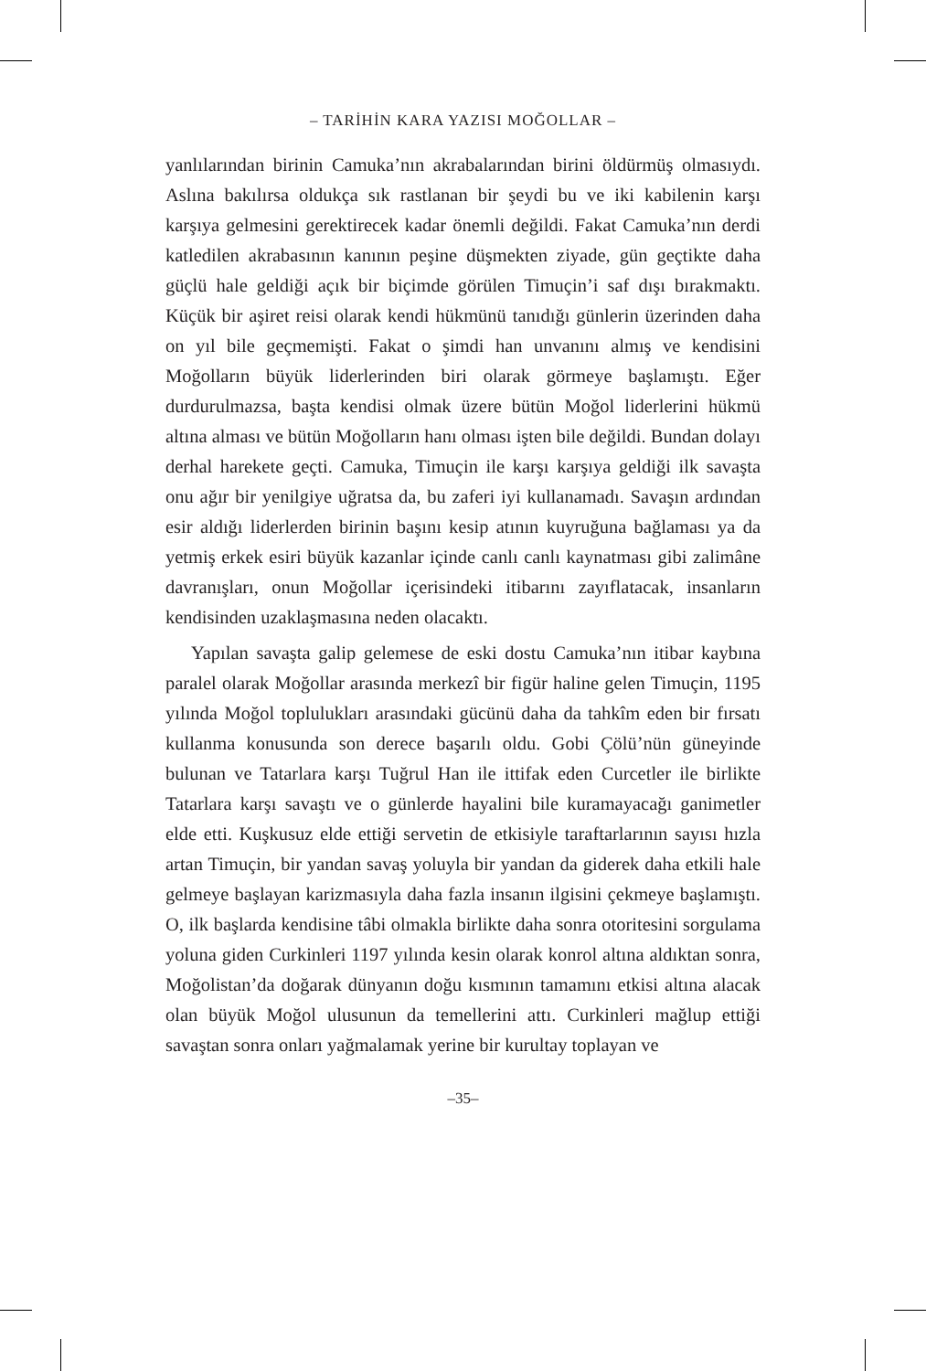– TARİHİN KARA YAZISI MOĞOLLAR –
yanlılarından birinin Camuka’nın akrabalarından birini öldürmüş olmasıydı. Aslına bakılırsa oldukça sık rastlanan bir şeydi bu ve iki kabilenin karşı karşıya gelmesini gerektirecek kadar önemli değildi. Fakat Camuka’nın derdi katledilen akrabasının kanının peşine düşmekten ziyade, gün geçtikte daha güçlü hale geldiği açık bir biçimde görülen Timuçin’i saf dışı bırakmaktı. Küçük bir aşiret reisi olarak kendi hükmünü tanıdığı günlerin üzerinden daha on yıl bile geçmemişti. Fakat o şimdi han unvanını almış ve kendisini Moğolların büyük liderlerinden biri olarak görmeye başlamıştı. Eğer durdurulmazsa, başta kendisi olmak üzere bütün Moğol liderlerini hükmü altına alması ve bütün Moğolların hanı olması işten bile değildi. Bundan dolayı derhal harekete geçti. Camuka, Timuçin ile karşı karşıya geldiği ilk savaşta onu ağır bir yenilgiye uğratsa da, bu zaferi iyi kullanamadı. Savaşın ardından esir aldığı liderlerden birinin başını kesip atının kuyruğuna bağlaması ya da yetmiş erkek esiri büyük kazanlar içinde canlı canlı kaynatması gibi zalimâne davranışları, onun Moğollar içerisindeki itibarını zayıflatacak, insanların kendisinden uzaklaşmasına neden olacaktı.
Yapılan savaşta galip gelemese de eski dostu Camuka’nın itibar kaybına paralel olarak Moğollar arasında merkezî bir figür haline gelen Timuçin, 1195 yılında Moğol toplulukları arasındaki gücünü daha da tahkîm eden bir fırsatı kullanma konusunda son derece başarılı oldu. Gobi Çölü’nün güneyinde bulunan ve Tatarlara karşı Tuğrul Han ile ittifak eden Curcetler ile birlikte Tatarlara karşı savaştı ve o günlerde hayalini bile kuramayacağı ganimetler elde etti. Kuşkusuz elde ettiği servetin de etkisiyle taraftarlarının sayısı hızla artan Timuçin, bir yandan savaş yoluyla bir yandan da giderek daha etkili hale gelmeye başlayan karizmasıyla daha fazla insanın ilgisini çekmeye başlamıştı. O, ilk başlarda kendisine tâbi olmakla birlikte daha sonra otoritesini sorgulama yoluna giden Curkinleri 1197 yılında kesin olarak konrol altına aldıktan sonra, Moğolistan’da doğarak dünyanın doğu kısmının tamamını etkisi altına alacak olan büyük Moğol ulusunun da temellerini attı. Curkinleri mağlup ettiği savaştan sonra onları yağmalamak yerine bir kurultay toplayan ve
–35–